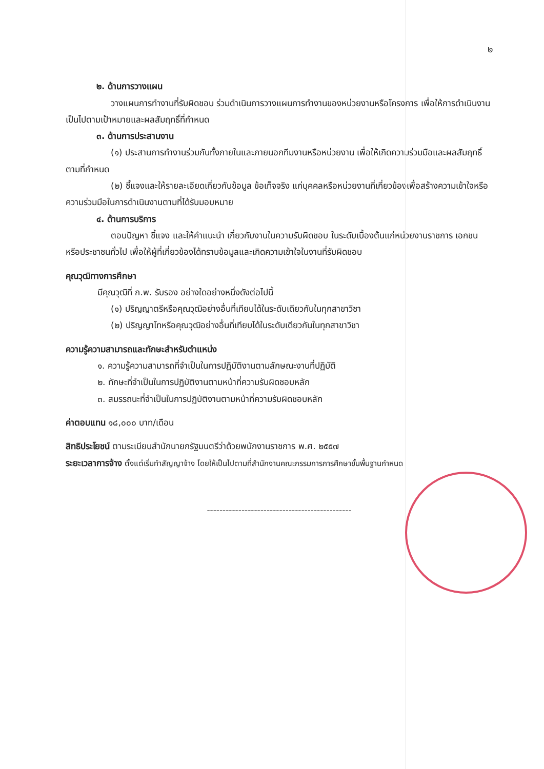๒
๒. ด้านการวางแผน
วางแผนการทำงานที่รับผิดชอบ ร่วมดำเนินการวางแผนการทำงานของหน่วยงานหรือโครงการ เพื่อให้การดำเนินงานเป็นไปตามเป้าหมายและผลสัมฤทธิ์ที่กำหนด
๓. ด้านการประสานงาน
(๑) ประสานการทำงานร่วมกันทั้งภายในและภายนอกทีมงานหรือหน่วยงาน เพื่อให้เกิดความร่วมมือและผลสัมฤทธิ์ตามที่กำหนด
(๒) ชี้แจงและให้รายละเอียดเกี่ยวกับข้อมูล ข้อเท็จจริง แก่บุคคลหรือหน่วยงานที่เกี่ยวข้องเพื่อสร้างความเข้าใจหรือความร่วมมือในการดำเนินงานตามที่ได้รับมอบหมาย
๔. ด้านการบริการ
ตอบปัญหา ชี้แจง และให้คำแนะนำ เกี่ยวกับงานในความรับผิดชอบ ในระดับเบื้องต้นแก่หน่วยงานราชการ เอกชน หรือประชาชนทั่วไป เพื่อให้ผู้ที่เกี่ยวข้องได้ทราบข้อมูลและเกิดความเข้าใจในงานที่รับผิดชอบ
คุณวุฒิทางการศึกษา
มีคุณวุฒิที่ ก.พ. รับรอง อย่างใดอย่างหนึ่งดังต่อไปนี้
(๑) ปริญญาตรีหรือคุณวุฒิอย่างอื่นที่เทียบได้ในระดับเดียวกันในทุกสาขาวิชา
(๒) ปริญญาโทหรือคุณวุฒิอย่างอื่นที่เทียบได้ในระดับเดียวกันในทุกสาขาวิชา
ความรู้ความสามารถและทักษะสำหรับตำแหน่ง
๑. ความรู้ความสามารถที่จำเป็นในการปฏิบัติงานตามลักษณะงานที่ปฏิบัติ
๒. ทักษะที่จำเป็นในการปฏิบัติงานตามหน้าที่ความรับผิดชอบหลัก
๓. สมรรถนะที่จำเป็นในการปฏิบัติงานตามหน้าที่ความรับผิดชอบหลัก
ค่าตอบแทน ๑๘,๐๐๐ บาท/เดือน
สิทธิประโยชน์ ตามระเบียบสำนักนายกรัฐมนตรีว่าด้วยพนักงานราชการ พ.ศ. ๒๕๕๗
ระยะเวลาการจ้าง ตั้งแต่เริ่มทำสัญญาจ้าง โดยให้เป็นไปตามที่สำนักงานคณะกรรมการการศึกษาขั้นพื้นฐานกำหนด
----------------------------------------------